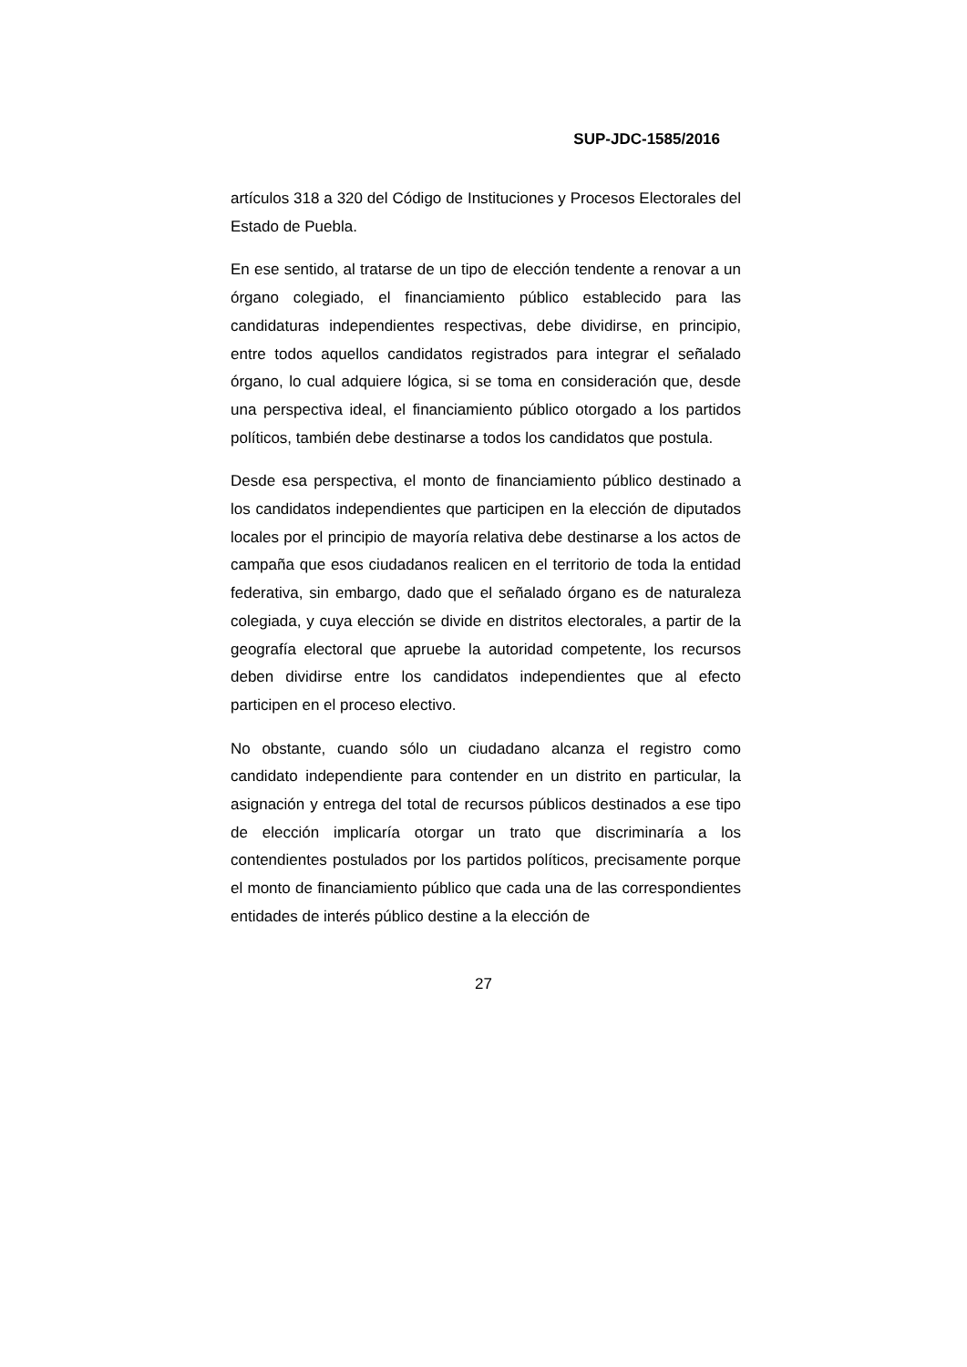SUP-JDC-1585/2016
artículos 318 a 320 del Código de Instituciones y Procesos Electorales del Estado de Puebla.
En ese sentido, al tratarse de un tipo de elección tendente a renovar a un órgano colegiado, el financiamiento público establecido para las candidaturas independientes respectivas, debe dividirse, en principio, entre todos aquellos candidatos registrados para integrar el señalado órgano, lo cual adquiere lógica, si se toma en consideración que, desde una perspectiva ideal, el financiamiento público otorgado a los partidos políticos, también debe destinarse a todos los candidatos que postula.
Desde esa perspectiva, el monto de financiamiento público destinado a los candidatos independientes que participen en la elección de diputados locales por el principio de mayoría relativa debe destinarse a los actos de campaña que esos ciudadanos realicen en el territorio de toda la entidad federativa, sin embargo, dado que el señalado órgano es de naturaleza colegiada, y cuya elección se divide en distritos electorales, a partir de la geografía electoral que apruebe la autoridad competente, los recursos deben dividirse entre los candidatos independientes que al efecto participen en el proceso electivo.
No obstante, cuando sólo un ciudadano alcanza el registro como candidato independiente para contender en un distrito en particular, la asignación y entrega del total de recursos públicos destinados a ese tipo de elección implicaría otorgar un trato que discriminaría a los contendientes postulados por los partidos políticos, precisamente porque el monto de financiamiento público que cada una de las correspondientes entidades de interés público destine a la elección de
27